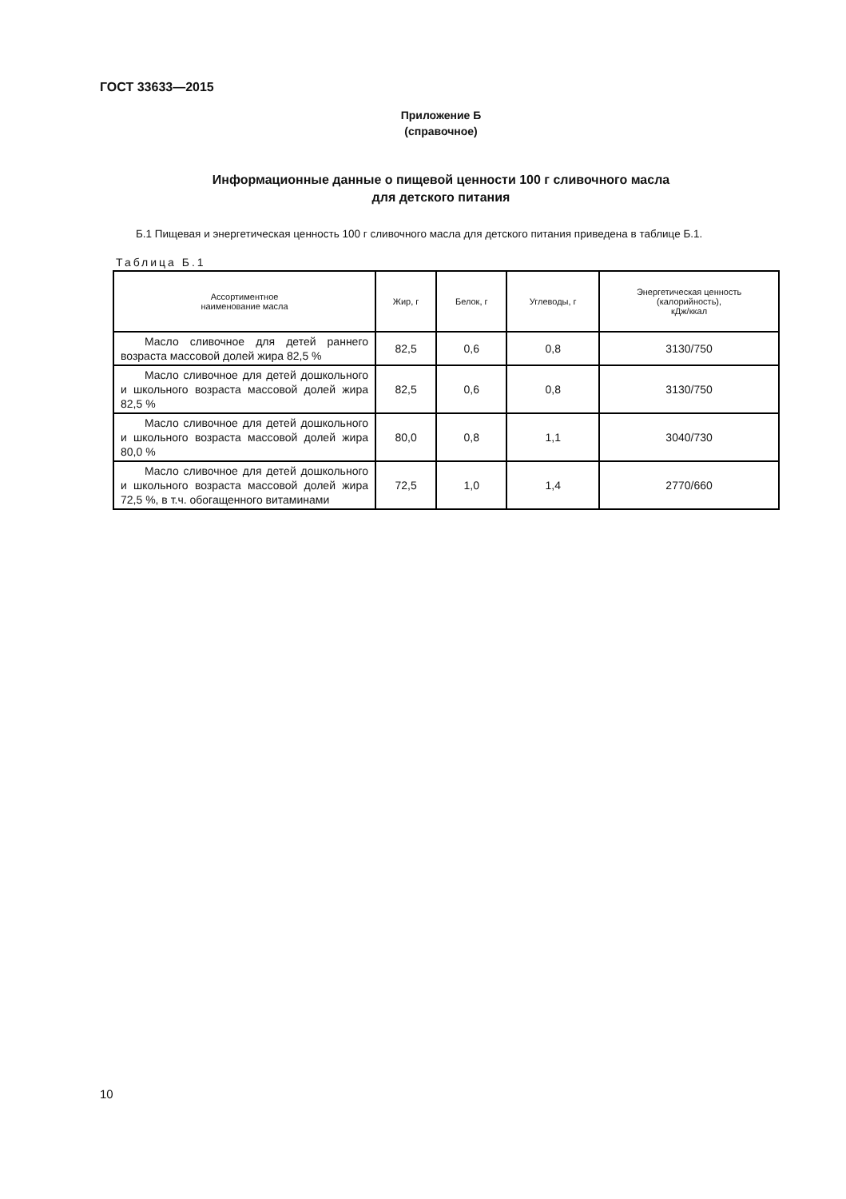ГОСТ 33633—2015
Приложение Б
(справочное)
Информационные данные о пищевой ценности 100 г сливочного масла
для детского питания
Б.1 Пищевая и энергетическая ценность 100 г сливочного масла для детского питания приведена в таблице Б.1.
Таблица Б.1
| Ассортиментное наименование масла | Жир, г | Белок, г | Углеводы, г | Энергетическая ценность (калорийность), кДж/ккал |
| --- | --- | --- | --- | --- |
| Масло сливочное для детей раннего возраста массовой долей жира 82,5 % | 82,5 | 0,6 | 0,8 | 3130/750 |
| Масло сливочное для детей дошкольного и школьного возраста массовой долей жира 82,5 % | 82,5 | 0,6 | 0,8 | 3130/750 |
| Масло сливочное для детей дошкольного и школьного возраста массовой долей жира 80,0 % | 80,0 | 0,8 | 1,1 | 3040/730 |
| Масло сливочное для детей дошкольного и школьного возраста массовой долей жира 72,5 %, в т.ч. обогащенного витаминами | 72,5 | 1,0 | 1,4 | 2770/660 |
10